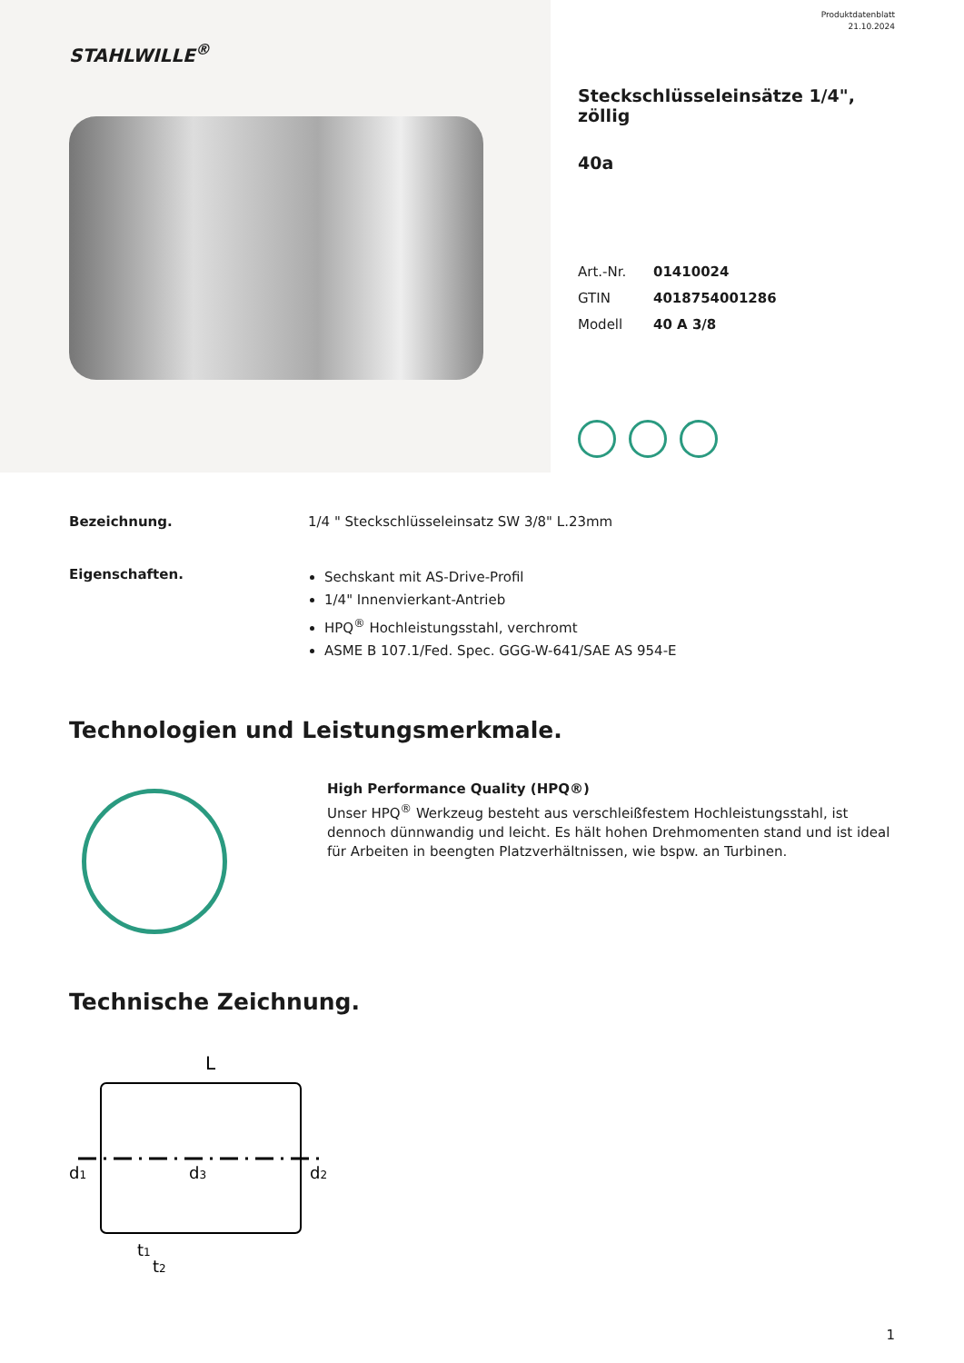STAHLWILLE<sup>®</sup>
Produktdatenblatt
21.10.2024
Steckschlüsseleinsätze 1/4", zöllig
40a
Art.-Nr. 01410024
GTIN 4018754001286
Modell 40 A 3/8
Bezeichnung. 1/4 " Steckschlüsseleinsatz SW 3/8" L.23mm
Eigenschaften.
Sechskant mit AS-Drive-Profil
1/4" Innenvierkant-Antrieb
HPQ<sup>®</sup> Hochleistungsstahl, verchromt
ASME B 107.1/Fed. Spec. GGG-W-641/SAE AS 954-E
Technologien und Leistungsmerkmale.
High Performance Quality (HPQ®)
Unser HPQ<sup>®</sup> Werkzeug besteht aus verschleißfestem Hochleistungsstahl, ist dennoch dünnwandig und leicht. Es hält hohen Drehmomenten stand und ist ideal für Arbeiten in beengten Platzverhältnissen, wie bspw. an Turbinen.
Technische Zeichnung.
L
d1
d3
d2
t1
t2
1